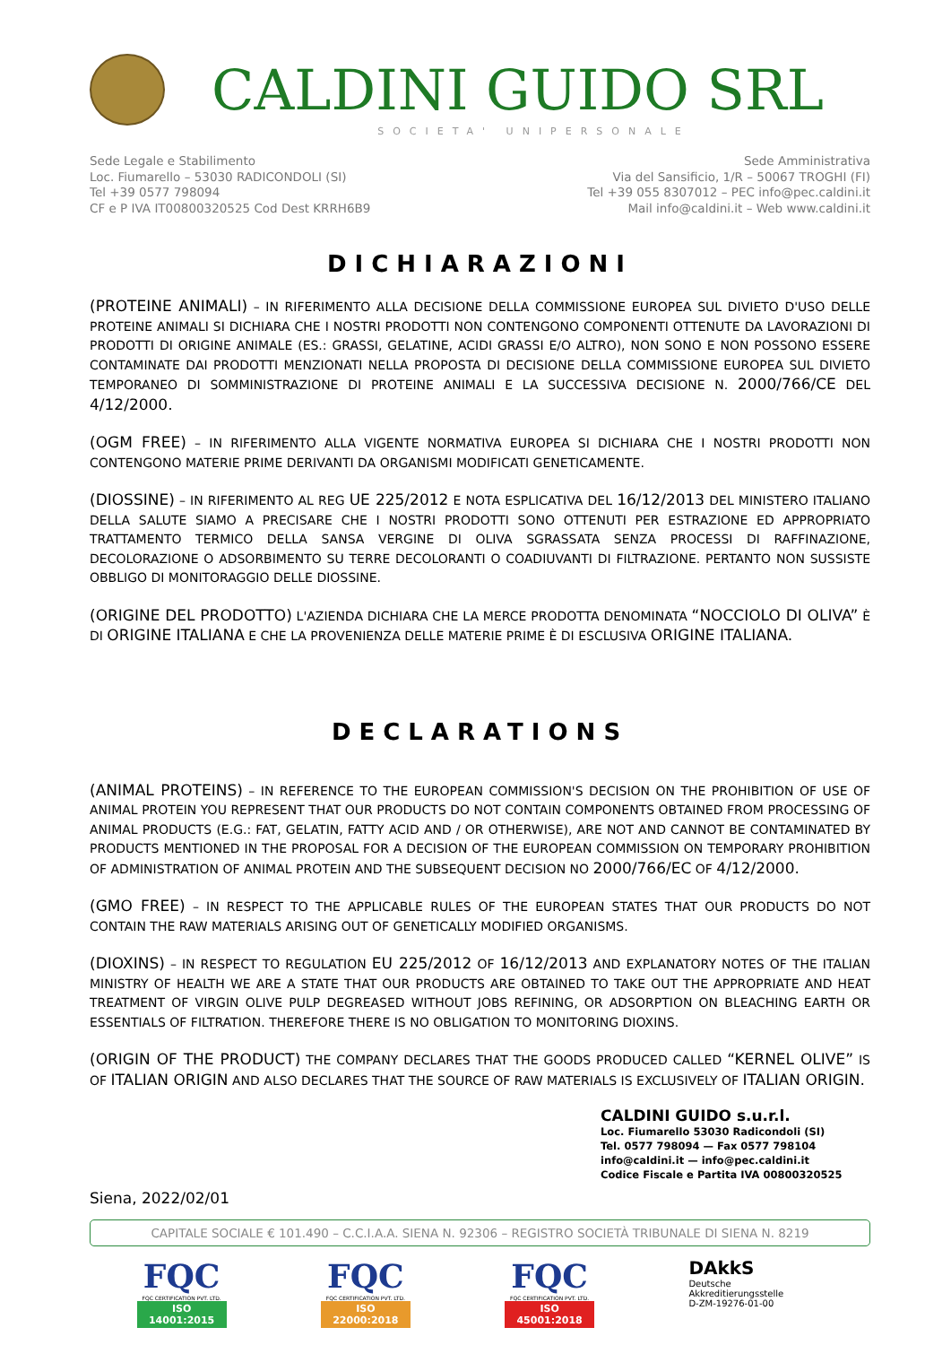CALDINI GUIDO SRL
SOCIETA' UNIPERSONALE
Sede Legale e Stabilimento
Loc. Fiumarello – 53030 RADICONDOLI (SI)
Tel +39 0577 798094
CF e P IVA IT00800320525 Cod Dest KRRH6B9
Sede Amministrativa
Via del Sansificio, 1/R – 50067 TROGHI (FI)
Tel +39 055 8307012 – PEC info@pec.caldini.it
Mail info@caldini.it – Web www.caldini.it
DICHIARAZIONI
(PROTEINE ANIMALI) – IN RIFERIMENTO ALLA DECISIONE DELLA COMMISSIONE EUROPEA SUL DIVIETO D'USO DELLE PROTEINE ANIMALI SI DICHIARA CHE I NOSTRI PRODOTTI NON CONTENGONO COMPONENTI OTTENUTE DA LAVORAZIONI DI PRODOTTI DI ORIGINE ANIMALE (ES.: GRASSI, GELATINE, ACIDI GRASSI E/O ALTRO), NON SONO E NON POSSONO ESSERE CONTAMINATE DAI PRODOTTI MENZIONATI NELLA PROPOSTA DI DECISIONE DELLA COMMISSIONE EUROPEA SUL DIVIETO TEMPORANEO DI SOMMINISTRAZIONE DI PROTEINE ANIMALI E LA SUCCESSIVA DECISIONE N. 2000/766/CE DEL 4/12/2000.
(OGM FREE) – IN RIFERIMENTO ALLA VIGENTE NORMATIVA EUROPEA SI DICHIARA CHE I NOSTRI PRODOTTI NON CONTENGONO MATERIE PRIME DERIVANTI DA ORGANISMI MODIFICATI GENETICAMENTE.
(DIOSSINE) – IN RIFERIMENTO AL REG UE 225/2012 E NOTA ESPLICATIVA DEL 16/12/2013 DEL MINISTERO ITALIANO DELLA SALUTE SIAMO A PRECISARE CHE I NOSTRI PRODOTTI SONO OTTENUTI PER ESTRAZIONE ED APPROPRIATO TRATTAMENTO TERMICO DELLA SANSA VERGINE DI OLIVA SGRASSATA SENZA PROCESSI DI RAFFINAZIONE, DECOLORAZIONE O ADSORBIMENTO SU TERRE DECOLORANTI O COADIUVANTI DI FILTRAZIONE. PERTANTO NON SUSSISTE OBBLIGO DI MONITORAGGIO DELLE DIOSSINE.
(ORIGINE DEL PRODOTTO) L'AZIENDA DICHIARA CHE LA MERCE PRODOTTA DENOMINATA “NOCCIOLO DI OLIVA” È DI ORIGINE ITALIANA E CHE LA PROVENIENZA DELLE MATERIE PRIME È DI ESCLUSIVA ORIGINE ITALIANA.
DECLARATIONS
(ANIMAL PROTEINS) – IN REFERENCE TO THE EUROPEAN COMMISSION'S DECISION ON THE PROHIBITION OF USE OF ANIMAL PROTEIN YOU REPRESENT THAT OUR PRODUCTS DO NOT CONTAIN COMPONENTS OBTAINED FROM PROCESSING OF ANIMAL PRODUCTS (E.G.: FAT, GELATIN, FATTY ACID AND / OR OTHERWISE), ARE NOT AND CANNOT BE CONTAMINATED BY PRODUCTS MENTIONED IN THE PROPOSAL FOR A DECISION OF THE EUROPEAN COMMISSION ON TEMPORARY PROHIBITION OF ADMINISTRATION OF ANIMAL PROTEIN AND THE SUBSEQUENT DECISION NO 2000/766/EC OF 4/12/2000.
(GMO FREE) – IN RESPECT TO THE APPLICABLE RULES OF THE EUROPEAN STATES THAT OUR PRODUCTS DO NOT CONTAIN THE RAW MATERIALS ARISING OUT OF GENETICALLY MODIFIED ORGANISMS.
(DIOXINS) – IN RESPECT TO REGULATION EU 225/2012 OF 16/12/2013 AND EXPLANATORY NOTES OF THE ITALIAN MINISTRY OF HEALTH WE ARE A STATE THAT OUR PRODUCTS ARE OBTAINED TO TAKE OUT THE APPROPRIATE AND HEAT TREATMENT OF VIRGIN OLIVE PULP DEGREASED WITHOUT JOBS REFINING, OR ADSORPTION ON BLEACHING EARTH OR ESSENTIALS OF FILTRATION. THEREFORE THERE IS NO OBLIGATION TO MONITORING DIOXINS.
(ORIGIN OF THE PRODUCT) THE COMPANY DECLARES THAT THE GOODS PRODUCED CALLED “KERNEL OLIVE” IS OF ITALIAN ORIGIN AND ALSO DECLARES THAT THE SOURCE OF RAW MATERIALS IS EXCLUSIVELY OF ITALIAN ORIGIN.
CALDINI GUIDO s.u.r.l.
Loc. Fiumarello 53030 Radicondoli (SI)
Tel. 0577 798094 — Fax 0577 798104
info@caldini.it — info@pec.caldini.it
Codice Fiscale e Partita IVA 00800320525
Siena, 2022/02/01
CAPITALE SOCIALE € 101.490 – C.C.I.A.A. SIENA N. 92306 – REGISTRO SOCIETÀ TRIBUNALE DI SIENA N. 8219
FQC
FQC CERTIFICATION PVT. LTD.
ISO 14001:2015
FQC
FQC CERTIFICATION PVT. LTD.
ISO 22000:2018
FQC
FQC CERTIFICATION PVT. LTD.
ISO 45001:2018
DAkkS
Deutsche
Akkreditierungsstelle
D-ZM-19276-01-00